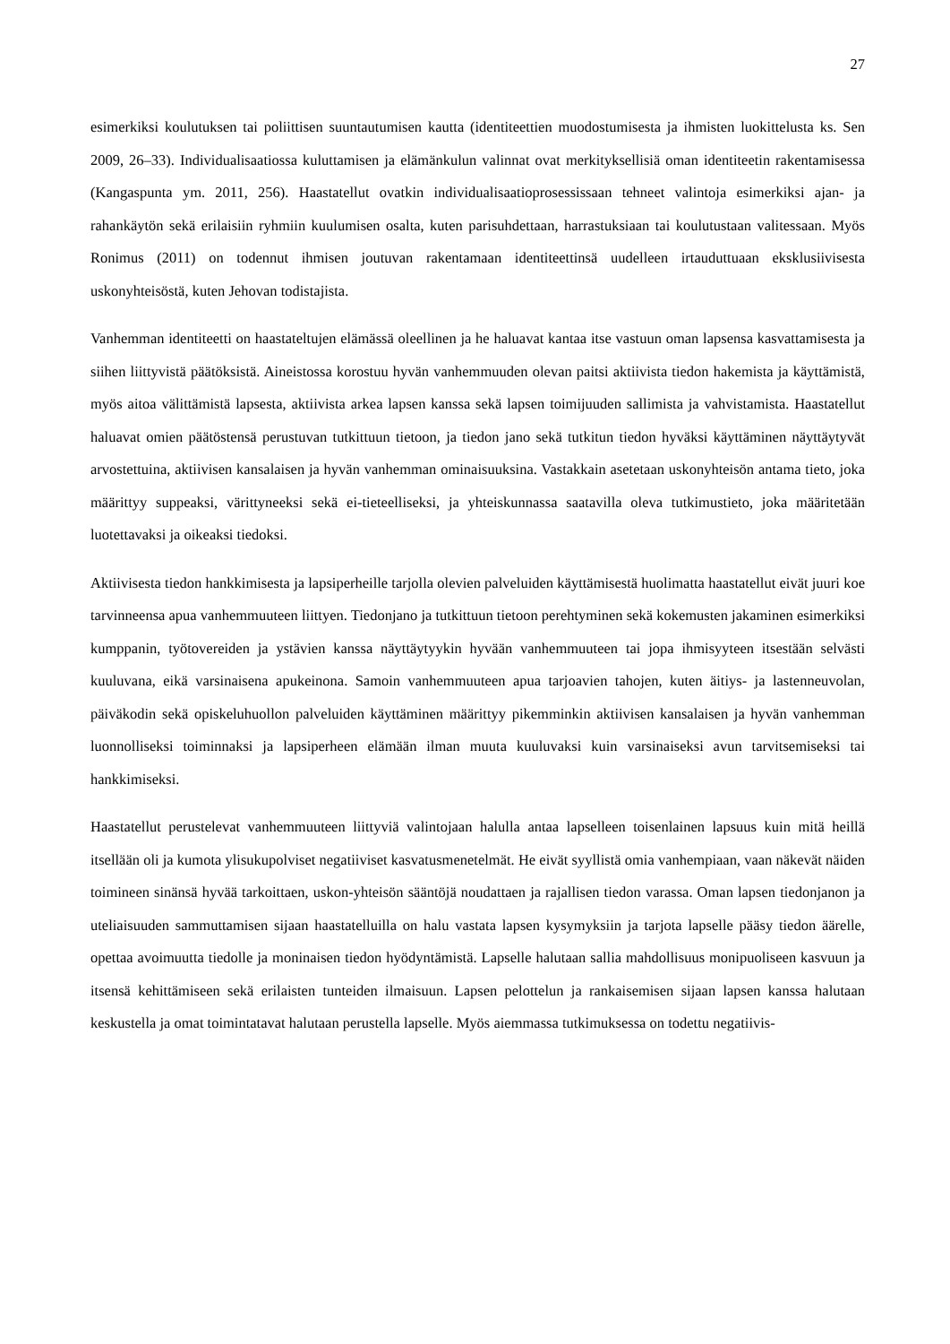27
esimerkiksi koulutuksen tai poliittisen suuntautumisen kautta (identiteettien muodostumisesta ja ihmisten luokittelusta ks. Sen 2009, 26–33). Individualisaatiossa kuluttamisen ja elämänkulun valinnat ovat merkityksellisiä oman identiteetin rakentamisessa (Kangaspunta ym. 2011, 256). Haastatellut ovatkin individualisaatioprosessissaan tehneet valintoja esimerkiksi ajan- ja rahankäytön sekä erilaisiin ryhmiin kuulumisen osalta, kuten parisuhdettaan, harrastuksiaan tai koulutustaan valitessaan. Myös Ronimus (2011) on todennut ihmisen joutuvan rakentamaan identiteettinsä uudelleen irtauduttuaan eksklusiivisesta uskonyhteisöstä, kuten Jehovan todistajista.
Vanhemman identiteetti on haastateltujen elämässä oleellinen ja he haluavat kantaa itse vastuun oman lapsensa kasvattamisesta ja siihen liittyvistä päätöksistä. Aineistossa korostuu hyvän vanhemmuuden olevan paitsi aktiivista tiedon hakemista ja käyttämistä, myös aitoa välittämistä lapsesta, aktiivista arkea lapsen kanssa sekä lapsen toimijuuden sallimista ja vahvistamista. Haastatellut haluavat omien päätöstensä perustuvan tutkittuun tietoon, ja tiedon jano sekä tutkitun tiedon hyväksi käyttäminen näyttäytyvät arvostettuina, aktiivisen kansalaisen ja hyvän vanhemman ominaisuuksina. Vastakkain asetetaan uskonyhteisön antama tieto, joka määrittyy suppeaksi, värittyneeksi sekä ei-tieteelliseksi, ja yhteiskunnassa saatavilla oleva tutkimustieto, joka määritetään luotettavaksi ja oikeaksi tiedoksi.
Aktiivisesta tiedon hankkimisesta ja lapsiperheille tarjolla olevien palveluiden käyttämisestä huolimatta haastatellut eivät juuri koe tarvinneensa apua vanhemmuuteen liittyen. Tiedonjano ja tutkittuun tietoon perehtyminen sekä kokemusten jakaminen esimerkiksi kumppanin, työtovereiden ja ystävien kanssa näyttäytyykin hyvään vanhemmuuteen tai jopa ihmisyyteen itsestään selvästi kuuluvana, eikä varsinaisena apukeinona. Samoin vanhemmuuteen apua tarjoavien tahojen, kuten äitiys- ja lastenneuvolan, päiväkodin sekä opiskeluhuollon palveluiden käyttäminen määrittyy pikemminkin aktiivisen kansalaisen ja hyvän vanhemman luonnolliseksi toiminnaksi ja lapsiperheen elämään ilman muuta kuuluvaksi kuin varsinaiseksi avun tarvitsemiseksi tai hankkimiseksi.
Haastatellut perustelevat vanhemmuuteen liittyviä valintojaan halulla antaa lapselleen toisenlainen lapsuus kuin mitä heillä itsellään oli ja kumota ylisukupolviset negatiiviset kasvatusmenetelmät. He eivät syyllistä omia vanhempiaan, vaan näkevät näiden toimineen sinänsä hyvää tarkoittaen, uskon-yhteisön sääntöjä noudattaen ja rajallisen tiedon varassa. Oman lapsen tiedonjanon ja uteliaisuuden sammuttamisen sijaan haastatelluilla on halu vastata lapsen kysymyksiin ja tarjota lapselle pääsy tiedon äärelle, opettaa avoimuutta tiedolle ja moninaisen tiedon hyödyntämistä. Lapselle halutaan sallia mahdollisuus monipuoliseen kasvuun ja itsensä kehittämiseen sekä erilaisten tunteiden ilmaisuun. Lapsen pelottelun ja rankaisemisen sijaan lapsen kanssa halutaan keskustella ja omat toimintatavat halutaan perustella lapselle. Myös aiemmassa tutkimuksessa on todettu negatiivis-